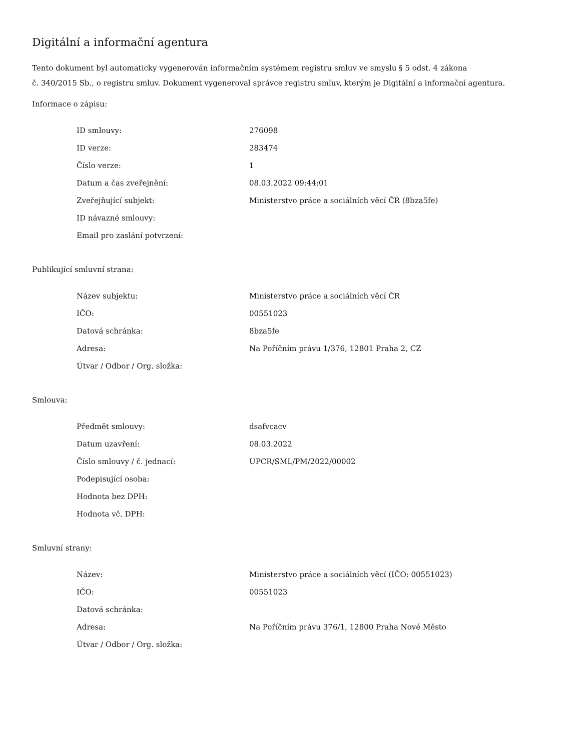Digitální a informační agentura
Tento dokument byl automaticky vygenerován informačním systémem registru smluv ve smyslu § 5 odst. 4 zákona
č. 340/2015 Sb., o registru smluv. Dokument vygeneroval správce registru smluv, kterým je Digitální a informační agentura.
Informace o zápisu:
| ID smlouvy: | 276098 |
| ID verze: | 283474 |
| Číslo verze: | 1 |
| Datum a čas zveřejnění: | 08.03.2022 09:44:01 |
| Zveřejňující subjekt: | Ministerstvo práce a sociálních věcí ČR (8bza5fe) |
| ID návazné smlouvy: | |
| Email pro zaslání potvrzení: | |
Publikující smluvní strana:
| Název subjektu: | Ministerstvo práce a sociálních věcí ČR |
| IČO: | 00551023 |
| Datová schránka: | 8bza5fe |
| Adresa: | Na Poříčním právu 1/376, 12801 Praha 2, CZ |
| Útvar / Odbor / Org. složka: | |
Smlouva:
| Předmět smlouvy: | dsafvcacv |
| Datum uzavření: | 08.03.2022 |
| Číslo smlouvy / č. jednací: | UPCR/SML/PM/2022/00002 |
| Podepisující osoba: | |
| Hodnota bez DPH: | |
| Hodnota vč. DPH: | |
Smluvní strany:
| Název: | Ministerstvo práce a sociálních věcí (IČO: 00551023) |
| IČO: | 00551023 |
| Datová schránka: | |
| Adresa: | Na Poříčním právu 376/1, 12800 Praha Nové Město |
| Útvar / Odbor / Org. složka: | |